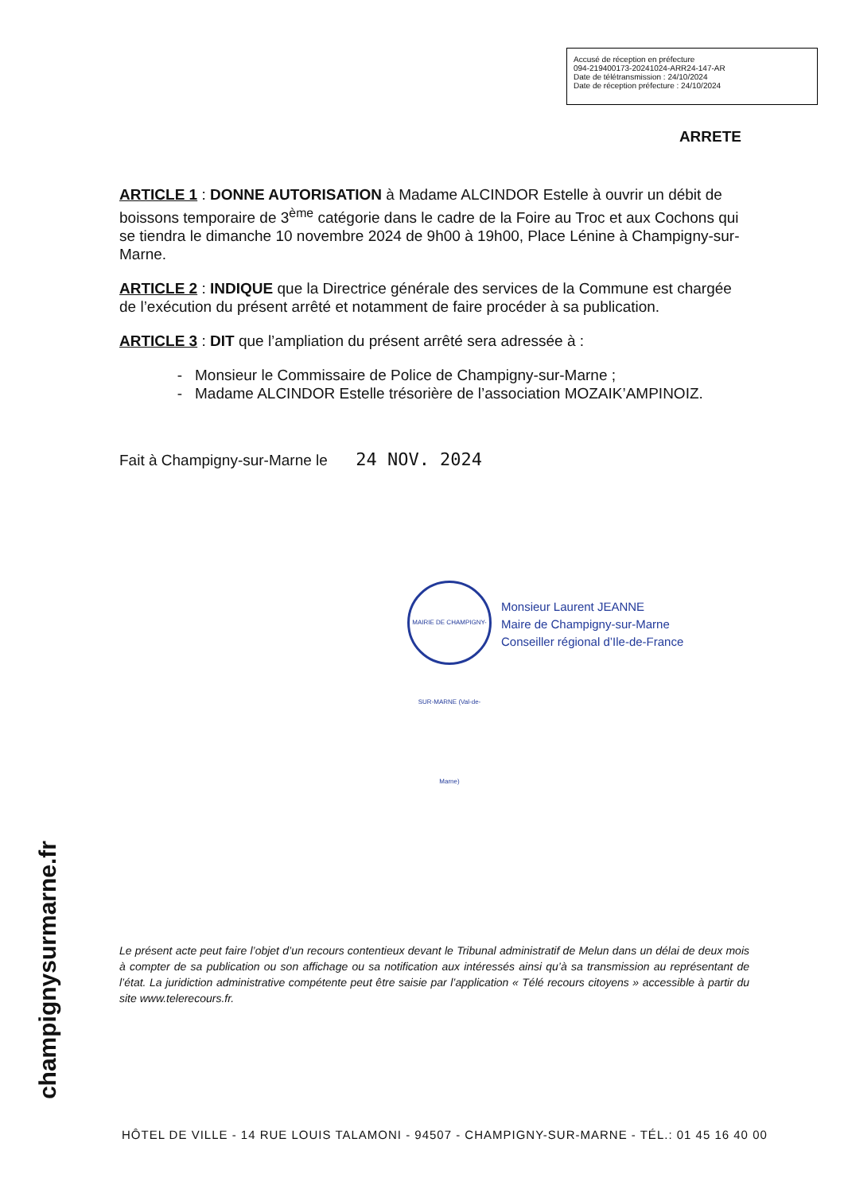Accusé de réception en préfecture
094-219400173-20241024-ARR24-147-AR
Date de télétransmission : 24/10/2024
Date de réception préfecture : 24/10/2024
ARRETE
ARTICLE 1 : DONNE AUTORISATION à Madame ALCINDOR Estelle à ouvrir un débit de boissons temporaire de 3<sup>ème</sup> catégorie dans le cadre de la Foire au Troc et aux Cochons qui se tiendra le dimanche 10 novembre 2024 de 9h00 à 19h00, Place Lénine à Champigny-sur-Marne.
ARTICLE 2 : INDIQUE que la Directrice générale des services de la Commune est chargée de l’exécution du présent arrêté et notamment de faire procéder à sa publication.
ARTICLE 3 : DIT que l’ampliation du présent arrêté sera adressée à :
Monsieur le Commissaire de Police de Champigny-sur-Marne ;
Madame ALCINDOR Estelle trésorière de l’association MOZAIK’AMPINOIZ.
Fait à Champigny-sur-Marne le 24 NOV. 2024
MAIRIE DE CHAMPIGNY-SUR-MARNE (Val-de-Marne)
Monsieur Laurent JEANNE
Maire de Champigny-sur-Marne
Conseiller régional d’Ile-de-France
Le présent acte peut faire l’objet d’un recours contentieux devant le Tribunal administratif de Melun dans un délai de deux mois à compter de sa publication ou son affichage ou sa notification aux intéressés ainsi qu’à sa transmission au représentant de l’état. La juridiction administrative compétente peut être saisie par l’application « Télé recours citoyens » accessible à partir du site www.telerecours.fr.
champignysurmarne.fr
HÔTEL DE VILLE - 14 RUE LOUIS TALAMONI - 94507 - CHAMPIGNY-SUR-MARNE - TÉL.: 01 45 16 40 00